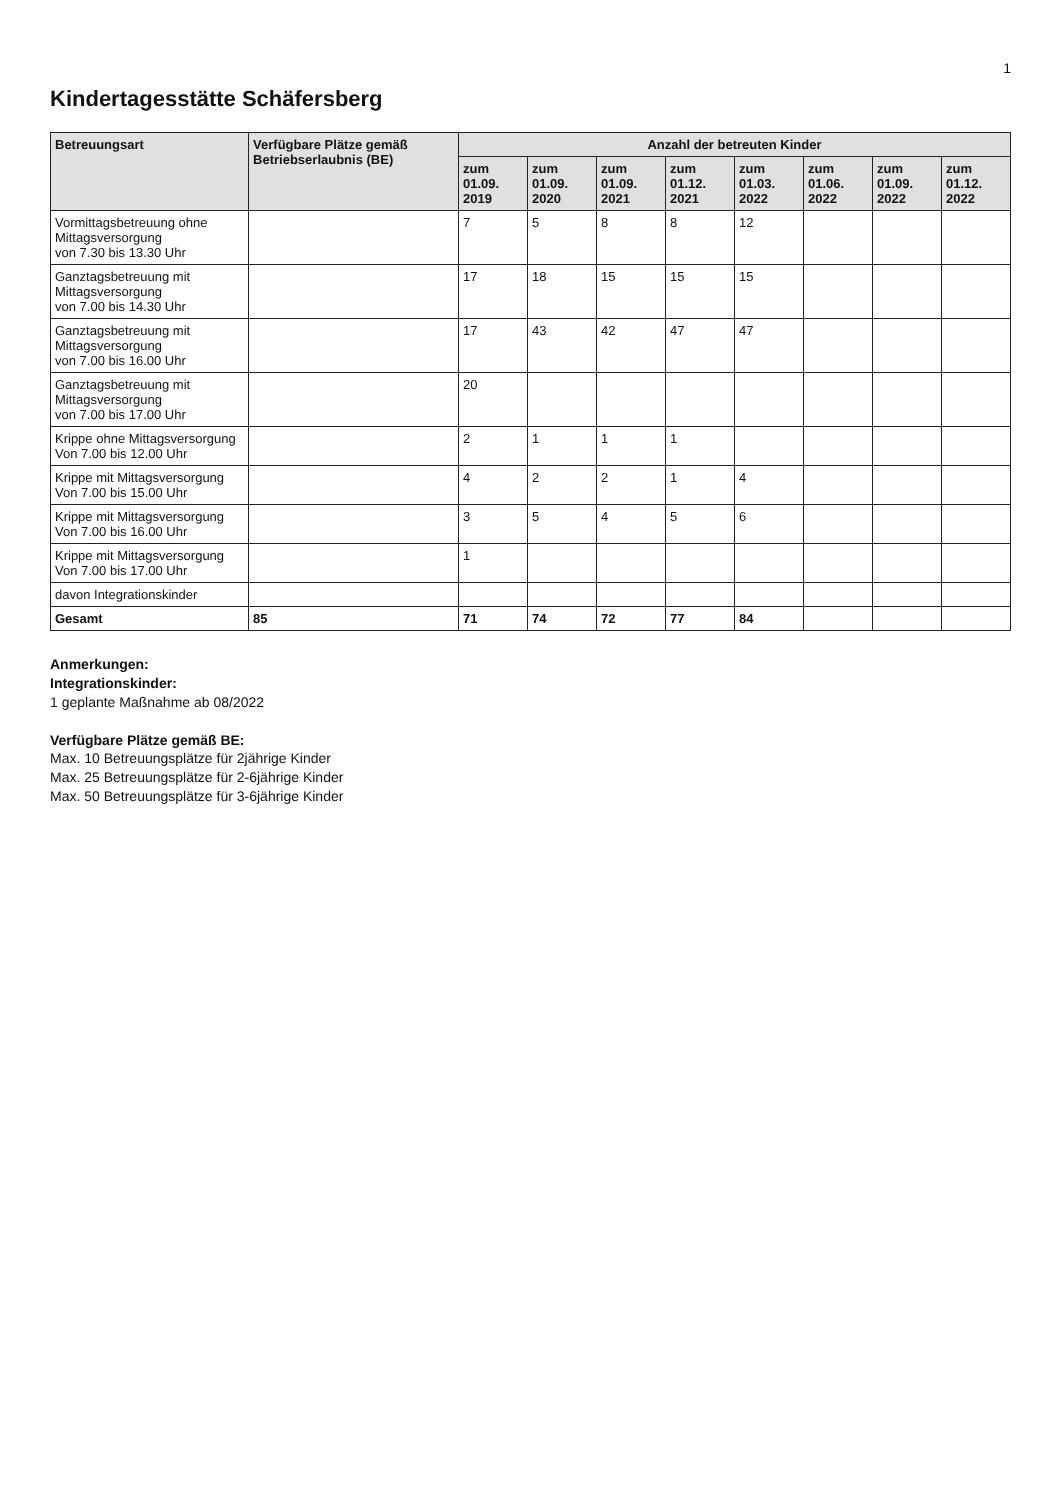1
Kindertagesstätte Schäfersberg
| Betreuungsart | Verfügbare Plätze gemäß Betriebserlaubnis (BE) | Anzahl der betreuten Kinder | | | | | | | |
| --- | --- | --- | --- | --- | --- | --- | --- | --- | --- |
| | | zum 01.09. 2019 | zum 01.09. 2020 | zum 01.09. 2021 | zum 01.12. 2021 | zum 01.03. 2022 | zum 01.06. 2022 | zum 01.09. 2022 | zum 01.12. 2022 |
| Vormittagsbetreuung ohne Mittagsversorgung von 7.30 bis 13.30 Uhr | | 7 | 5 | 8 | 8 | 12 | | | |
| Ganztagsbetreuung mit Mittagsversorgung von 7.00 bis 14.30 Uhr | | 17 | 18 | 15 | 15 | 15 | | | |
| Ganztagsbetreuung mit Mittagsversorgung von 7.00 bis 16.00 Uhr | | 17 | 43 | 42 | 47 | 47 | | | |
| Ganztagsbetreuung mit Mittagsversorgung von 7.00 bis 17.00 Uhr | | 20 | | | | | | | |
| Krippe ohne Mittagsversorgung Von 7.00 bis 12.00 Uhr | | 2 | 1 | 1 | 1 | | | | |
| Krippe mit Mittagsversorgung Von 7.00 bis 15.00 Uhr | | 4 | 2 | 2 | 1 | 4 | | | |
| Krippe mit Mittagsversorgung Von 7.00 bis 16.00 Uhr | | 3 | 5 | 4 | 5 | 6 | | | |
| Krippe mit Mittagsversorgung Von 7.00 bis 17.00 Uhr | | 1 | | | | | | | |
| davon Integrationskinder | | | | | | | | | |
| Gesamt | 85 | 71 | 74 | 72 | 77 | 84 | | | |
Anmerkungen:
Integrationskinder:
1 geplante Maßnahme ab 08/2022
Verfügbare Plätze gemäß BE:
Max. 10 Betreuungsplätze für 2jährige Kinder
Max. 25 Betreuungsplätze für 2-6jährige Kinder
Max. 50 Betreuungsplätze für 3-6jährige Kinder